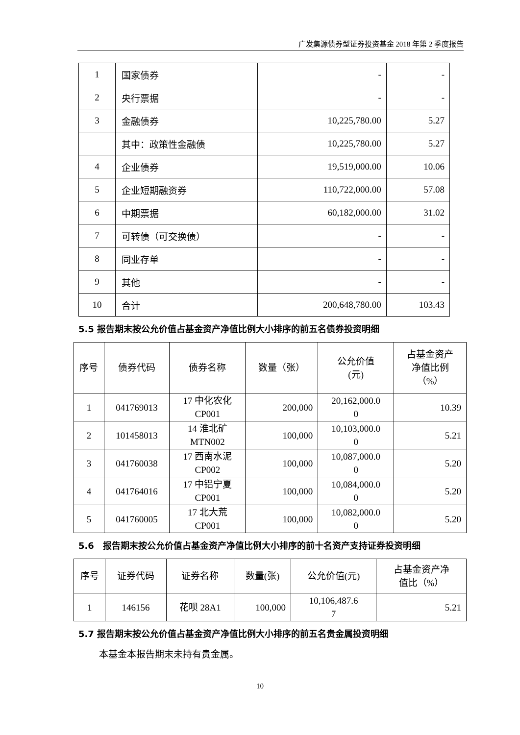广发集源债券型证券投资基金 2018 年第 2 季度报告
| 1 | 国家债券 | - | - |
| 2 | 央行票据 | - | - |
| 3 | 金融债券 | 10,225,780.00 | 5.27 |
| | 其中：政策性金融债 | 10,225,780.00 | 5.27 |
| 4 | 企业债券 | 19,519,000.00 | 10.06 |
| 5 | 企业短期融资券 | 110,722,000.00 | 57.08 |
| 6 | 中期票据 | 60,182,000.00 | 31.02 |
| 7 | 可转债（可交换债） | - | - |
| 8 | 同业存单 | - | - |
| 9 | 其他 | - | - |
| 10 | 合计 | 200,648,780.00 | 103.43 |
5.5 报告期末按公允价值占基金资产净值比例大小排序的前五名债券投资明细
| 序号 | 债券代码 | 债券名称 | 数量（张） | 公允价值 (元) | 占基金资产 净值比例 （%） |
| --- | --- | --- | --- | --- | --- |
| 1 | 041769013 | 17 中化农化 CP001 | 200,000 | 20,162,000.0 0 | 10.39 |
| 2 | 101458013 | 14 淮北矿 MTN002 | 100,000 | 10,103,000.0 0 | 5.21 |
| 3 | 041760038 | 17 西南水泥 CP002 | 100,000 | 10,087,000.0 0 | 5.20 |
| 4 | 041764016 | 17 中铝宁夏 CP001 | 100,000 | 10,084,000.0 0 | 5.20 |
| 5 | 041760005 | 17 北大荒 CP001 | 100,000 | 10,082,000.0 0 | 5.20 |
5.6　报告期末按公允价值占基金资产净值比例大小排序的前十名资产支持证券投资明细
| 序号 | 证券代码 | 证券名称 | 数量(张) | 公允价值(元) | 占基金资产净 值比（%） |
| --- | --- | --- | --- | --- | --- |
| 1 | 146156 | 花呗 28A1 | 100,000 | 10,106,487.6 7 | 5.21 |
5.7 报告期末按公允价值占基金资产净值比例大小排序的前五名贵金属投资明细
本基金本报告期末未持有贵金属。
10